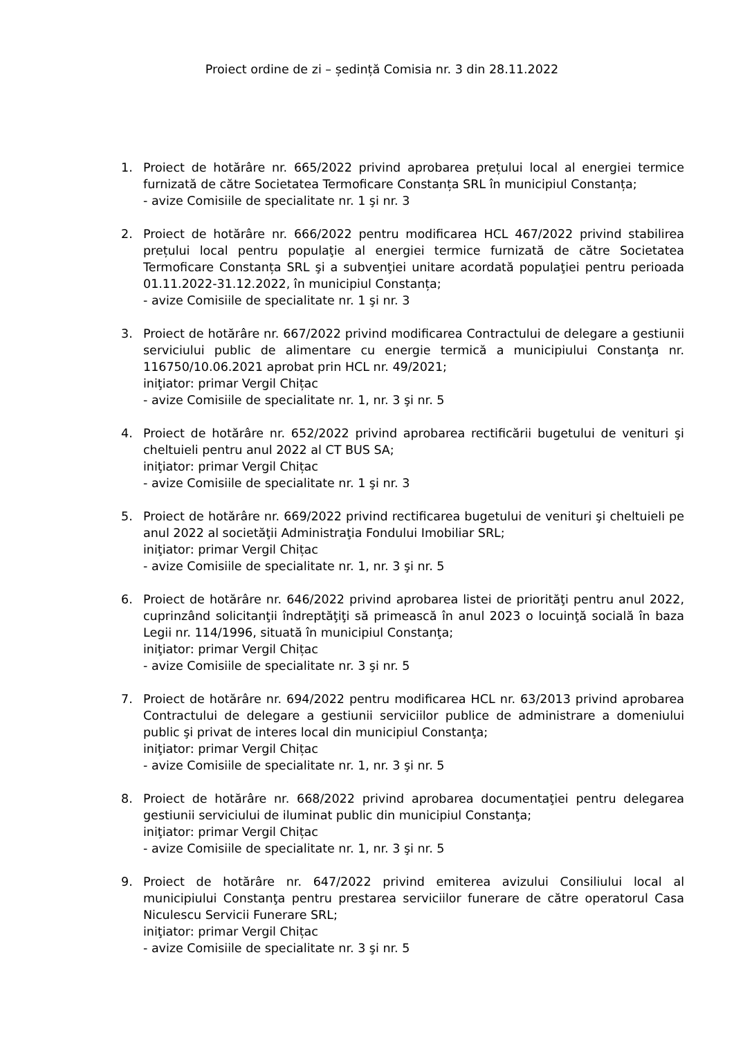Proiect ordine de zi – ședință Comisia nr. 3 din 28.11.2022
1. Proiect de hotărâre nr. 665/2022 privind aprobarea prețului local al energiei termice furnizată de către Societatea Termoficare Constanța SRL în municipiul Constanța;
- avize Comisiile de specialitate nr. 1 şi nr. 3
2. Proiect de hotărâre nr. 666/2022 pentru modificarea HCL 467/2022 privind stabilirea prețului local pentru populaţie al energiei termice furnizată de către Societatea Termoficare Constanța SRL şi a subvenţiei unitare acordată populaţiei pentru perioada 01.11.2022-31.12.2022, în municipiul Constanța;
- avize Comisiile de specialitate nr. 1 şi nr. 3
3. Proiect de hotărâre nr. 667/2022 privind modificarea Contractului de delegare a gestiunii serviciului public de alimentare cu energie termică a municipiului Constanţa nr. 116750/10.06.2021 aprobat prin HCL nr. 49/2021;
iniţiator: primar Vergil Chițac
- avize Comisiile de specialitate nr. 1, nr. 3 şi nr. 5
4. Proiect de hotărâre nr. 652/2022 privind aprobarea rectificării bugetului de venituri şi cheltuieli pentru anul 2022 al CT BUS SA;
iniţiator: primar Vergil Chițac
- avize Comisiile de specialitate nr. 1 şi nr. 3
5. Proiect de hotărâre nr. 669/2022 privind rectificarea bugetului de venituri şi cheltuieli pe anul 2022 al societăţii Administraţia Fondului Imobiliar SRL;
iniţiator: primar Vergil Chițac
- avize Comisiile de specialitate nr. 1, nr. 3 şi nr. 5
6. Proiect de hotărâre nr. 646/2022 privind aprobarea listei de priorităţi pentru anul 2022, cuprinzând solicitanţii îndreptăţiţi să primească în anul 2023 o locuinţă socială în baza Legii nr. 114/1996, situată în municipiul Constanţa;
iniţiator: primar Vergil Chițac
- avize Comisiile de specialitate nr. 3 şi nr. 5
7. Proiect de hotărâre nr. 694/2022 pentru modificarea HCL nr. 63/2013 privind aprobarea Contractului de delegare a gestiunii serviciilor publice de administrare a domeniului public şi privat de interes local din municipiul Constanţa;
iniţiator: primar Vergil Chițac
- avize Comisiile de specialitate nr. 1, nr. 3 şi nr. 5
8. Proiect de hotărâre nr. 668/2022 privind aprobarea documentaţiei pentru delegarea gestiunii serviciului de iluminat public din municipiul Constanţa;
iniţiator: primar Vergil Chițac
- avize Comisiile de specialitate nr. 1, nr. 3 şi nr. 5
9. Proiect de hotărâre nr. 647/2022 privind emiterea avizului Consiliului local al municipiului Constanţa pentru prestarea serviciilor funerare de către operatorul Casa Niculescu Servicii Funerare SRL;
iniţiator: primar Vergil Chițac
- avize Comisiile de specialitate nr. 3 şi nr. 5